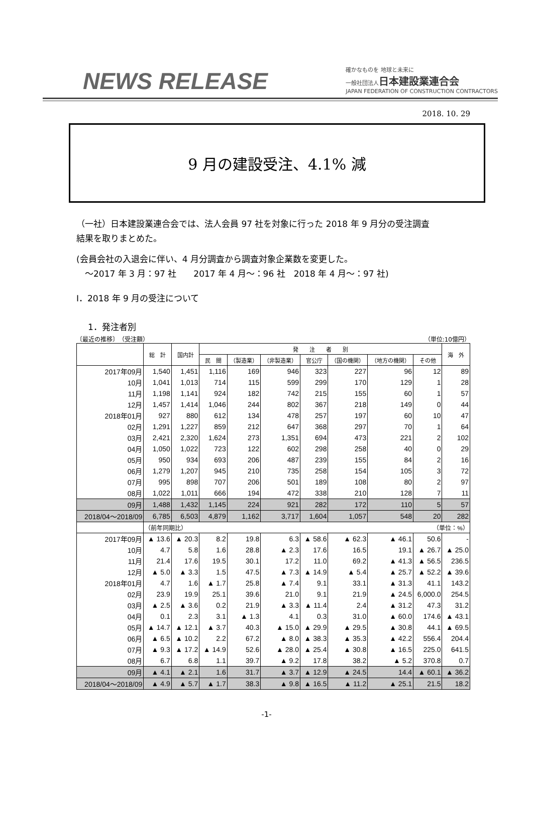NEWS RELEASE
確かなものを 地球と未来に
一般社団法人日本建設業連合会
JAPAN FEDERATION OF CONSTRUCTION CONTRACTORS
2018. 10. 29
9 月の建設受注、4.1% 減
（一社）日本建設業連合会では、法人会員 97 社を対象に行った 2018 年 9 月分の受注調査
結果を取りまとめた。
(会員会社の入退会に伴い、4 月分調査から調査対象企業数を変更した。
　～2017 年 3 月：97 社　　2017 年 4 月～：96 社　2018 年 4 月～：97 社)
Ⅰ．2018 年 9 月の受注について
1．発注者別
〔最近の推移〕　（受注額） （単位:10億円）
| | 総 計 | 国内計 | 発 注 者 別 | | | | | | | 海 外 |
| --- | --- | --- | --- | --- | --- | --- | --- | --- | --- | --- |
| | | | 民 間 | （製造業） | （非製造業） | 官公庁 | （国の機関） | （地方の機関） | その他 | |
| 2017年09月 | 1,540 | 1,451 | 1,116 | 169 | 946 | 323 | 227 | 96 | 12 | 89 |
| 10月 | 1,041 | 1,013 | 714 | 115 | 599 | 299 | 170 | 129 | 1 | 28 |
| 11月 | 1,198 | 1,141 | 924 | 182 | 742 | 215 | 155 | 60 | 1 | 57 |
| 12月 | 1,457 | 1,414 | 1,046 | 244 | 802 | 367 | 218 | 149 | 0 | 44 |
| 2018年01月 | 927 | 880 | 612 | 134 | 478 | 257 | 197 | 60 | 10 | 47 |
| 02月 | 1,291 | 1,227 | 859 | 212 | 647 | 368 | 297 | 70 | 1 | 64 |
| 03月 | 2,421 | 2,320 | 1,624 | 273 | 1,351 | 694 | 473 | 221 | 2 | 102 |
| 04月 | 1,050 | 1,022 | 723 | 122 | 602 | 298 | 258 | 40 | 0 | 29 |
| 05月 | 950 | 934 | 693 | 206 | 487 | 239 | 155 | 84 | 2 | 16 |
| 06月 | 1,279 | 1,207 | 945 | 210 | 735 | 258 | 154 | 105 | 3 | 72 |
| 07月 | 995 | 898 | 707 | 206 | 501 | 189 | 108 | 80 | 2 | 97 |
| 08月 | 1,022 | 1,011 | 666 | 194 | 472 | 338 | 210 | 128 | 7 | 11 |
| 09月 | 1,488 | 1,432 | 1,145 | 224 | 921 | 282 | 172 | 110 | 5 | 57 |
| 2018/04～2018/09 | 6,785 | 6,503 | 4,879 | 1,162 | 3,717 | 1,604 | 1,057 | 548 | 20 | 282 |
| | （前年同期比） （単位：%） | | | | | | | | | |
| 2017年09月 | ▲ 13.6 | ▲ 20.3 | 8.2 | 19.8 | 6.3 | ▲ 58.6 | ▲ 62.3 | ▲ 46.1 | 50.6 | - |
| 10月 | 4.7 | 5.8 | 1.6 | 28.8 | ▲ 2.3 | 17.6 | 16.5 | 19.1 | ▲ 26.7 | ▲ 25.0 |
| 11月 | 21.4 | 17.6 | 19.5 | 30.1 | 17.2 | 11.0 | 69.2 | ▲ 41.3 | ▲ 56.5 | 236.5 |
| 12月 | ▲ 5.0 | ▲ 3.3 | 1.5 | 47.5 | ▲ 7.3 | ▲ 14.9 | ▲ 5.4 | ▲ 25.7 | ▲ 52.2 | ▲ 39.6 |
| 2018年01月 | 4.7 | 1.6 | ▲ 1.7 | 25.8 | ▲ 7.4 | 9.1 | 33.1 | ▲ 31.3 | 41.1 | 143.2 |
| 02月 | 23.9 | 19.9 | 25.1 | 39.6 | 21.0 | 9.1 | 21.9 | ▲ 24.5 | 6,000.0 | 254.5 |
| 03月 | ▲ 2.5 | ▲ 3.6 | 0.2 | 21.9 | ▲ 3.3 | ▲ 11.4 | 2.4 | ▲ 31.2 | 47.3 | 31.2 |
| 04月 | 0.1 | 2.3 | 3.1 | ▲ 1.3 | 4.1 | 0.3 | 31.0 | ▲ 60.0 | 174.6 | ▲ 43.1 |
| 05月 | ▲ 14.7 | ▲ 12.1 | ▲ 3.7 | 40.3 | ▲ 15.0 | ▲ 29.9 | ▲ 29.5 | ▲ 30.8 | 44.1 | ▲ 69.5 |
| 06月 | ▲ 6.5 | ▲ 10.2 | 2.2 | 67.2 | ▲ 8.0 | ▲ 38.3 | ▲ 35.3 | ▲ 42.2 | 556.4 | 204.4 |
| 07月 | ▲ 9.3 | ▲ 17.2 | ▲ 14.9 | 52.6 | ▲ 28.0 | ▲ 25.4 | ▲ 30.8 | ▲ 16.5 | 225.0 | 641.5 |
| 08月 | 6.7 | 6.8 | 1.1 | 39.7 | ▲ 9.2 | 17.8 | 38.2 | ▲ 5.2 | 370.8 | 0.7 |
| 09月 | ▲ 4.1 | ▲ 2.1 | 1.6 | 31.7 | ▲ 3.7 | ▲ 12.9 | ▲ 24.5 | 14.4 | ▲ 60.1 | ▲ 36.2 |
| 2018/04～2018/09 | ▲ 4.9 | ▲ 5.7 | ▲ 1.7 | 38.3 | ▲ 9.8 | ▲ 16.5 | ▲ 11.2 | ▲ 25.1 | 21.5 | 18.2 |
-1-